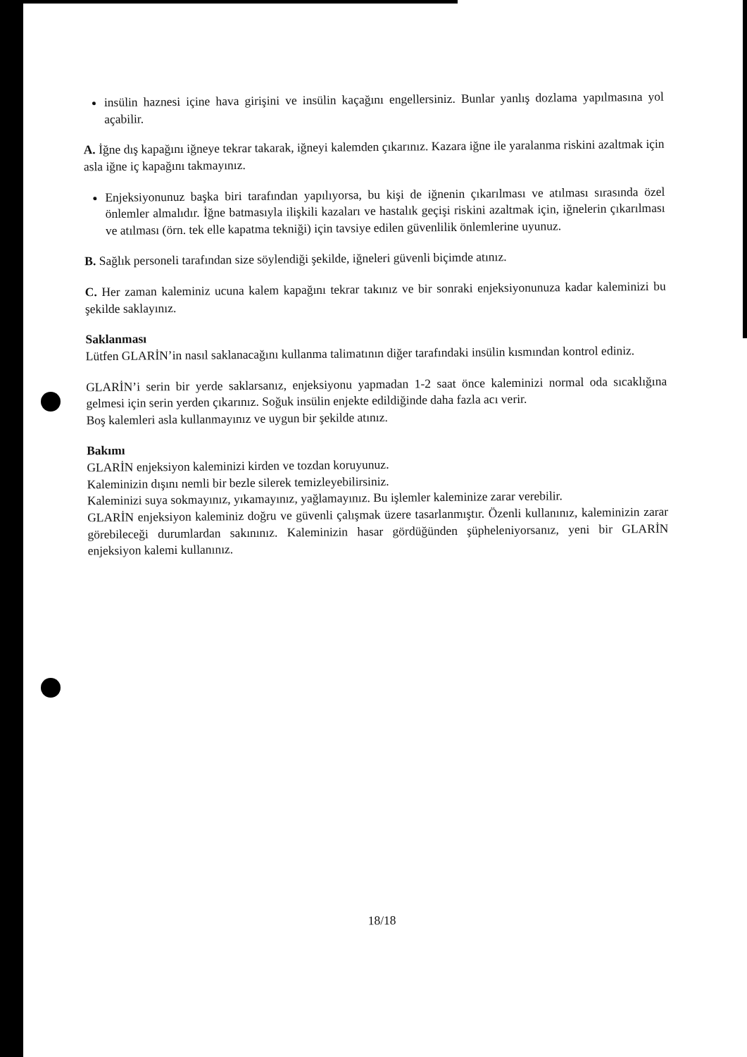insülin haznesi içine hava girişini ve insülin kaçağını engellersiniz. Bunlar yanlış dozlama yapılmasına yol açabilir.
A. İğne dış kapağını iğneye tekrar takarak, iğneyi kalemden çıkarınız. Kazara iğne ile yaralanma riskini azaltmak için asla iğne iç kapağını takmayınız.
Enjeksiyonunuz başka biri tarafından yapılıyorsa, bu kişi de iğnenin çıkarılması ve atılması sırasında özel önlemler almalıdır. İğne batmasıyla ilişkili kazaları ve hastalık geçişi riskini azaltmak için, iğnelerin çıkarılması ve atılması (örn. tek elle kapatma tekniği) için tavsiye edilen güvenlilik önlemlerine uyunuz.
B. Sağlık personeli tarafından size söylendiği şekilde, iğneleri güvenli biçimde atınız.
C. Her zaman kaleminiz ucuna kalem kapağını tekrar takınız ve bir sonraki enjeksiyonunuza kadar kaleminizi bu şekilde saklayınız.
Saklanması
Lütfen GLARİN’in nasıl saklanacağını kullanma talimatının diğer tarafındaki insülin kısmından kontrol ediniz.
GLARİN’i serin bir yerde saklarsanız, enjeksiyonu yapmadan 1-2 saat önce kaleminizi normal oda sıcaklığına gelmesi için serin yerden çıkarınız. Soğuk insülin enjekte edildiğinde daha fazla acı verir.
Boş kalemleri asla kullanmayınız ve uygun bir şekilde atınız.
Bakımı
GLARİN enjeksiyon kaleminizi kirden ve tozdan koruyunuz.
Kaleminizin dışını nemli bir bezle silerek temizleyebilirsiniz.
Kaleminizi suya sokmayınız, yıkamayınız, yağlamayınız. Bu işlemler kaleminize zarar verebilir.
GLARİN enjeksiyon kaleminiz doğru ve güvenli çalışmak üzere tasarlanmıştır. Özenli kullanınız, kaleminizin zarar görebileceği durumlardan sakınınız. Kaleminizin hasar gördüğünden şüpheleniyorsanız, yeni bir GLARİN enjeksiyon kalemi kullanınız.
18/18